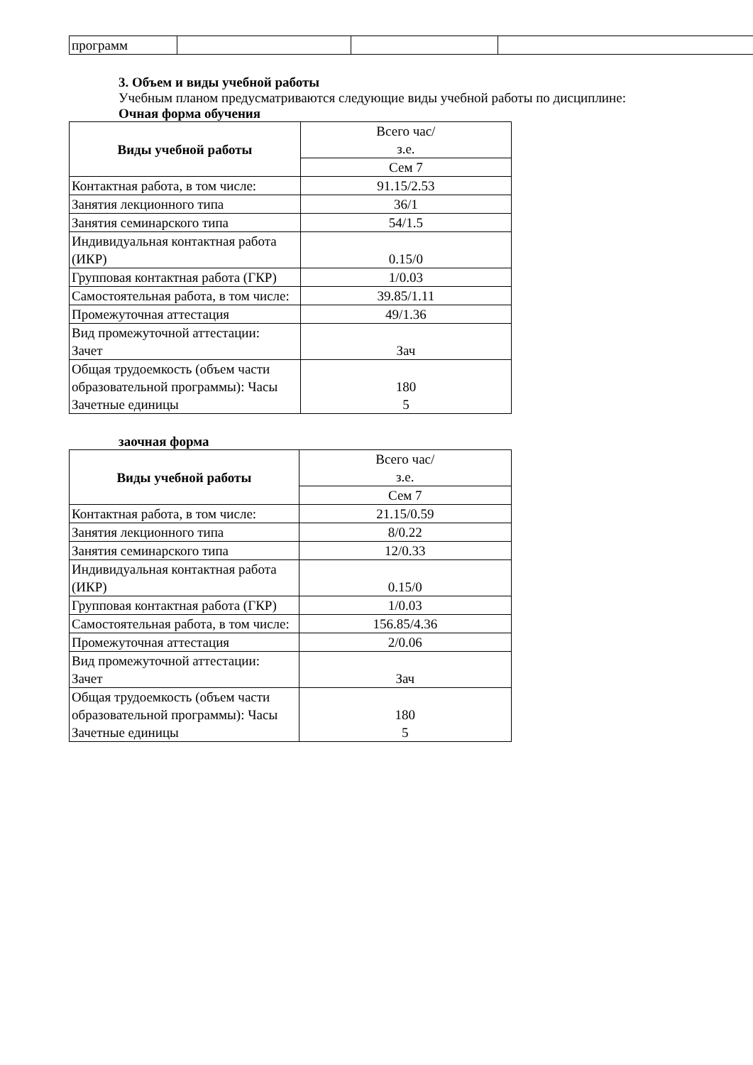| программ | | | |
3. Объем и виды учебной работы
Учебным планом предусматриваются следующие виды учебной работы по дисциплине:
Очная форма обучения
| Виды учебной работы | Всего час/ з.е. |
| | Сем 7 |
| Контактная работа, в том числе: | 91.15/2.53 |
| Занятия лекционного типа | 36/1 |
| Занятия семинарского типа | 54/1.5 |
| Индивидуальная контактная работа (ИКР) | 0.15/0 |
| Групповая контактная работа (ГКР) | 1/0.03 |
| Самостоятельная работа, в том числе: | 39.85/1.11 |
| Промежуточная аттестация | 49/1.36 |
| Вид промежуточной аттестации: Зачет | Зач |
| Общая трудоемкость (объем части образовательной программы): Часы Зачетные единицы | 180 5 |
заочная форма
| Виды учебной работы | Всего час/ з.е. |
| | Сем 7 |
| Контактная работа, в том числе: | 21.15/0.59 |
| Занятия лекционного типа | 8/0.22 |
| Занятия семинарского типа | 12/0.33 |
| Индивидуальная контактная работа (ИКР) | 0.15/0 |
| Групповая контактная работа (ГКР) | 1/0.03 |
| Самостоятельная работа, в том числе: | 156.85/4.36 |
| Промежуточная аттестация | 2/0.06 |
| Вид промежуточной аттестации: Зачет | Зач |
| Общая трудоемкость (объем части образовательной программы): Часы Зачетные единицы | 180 5 |